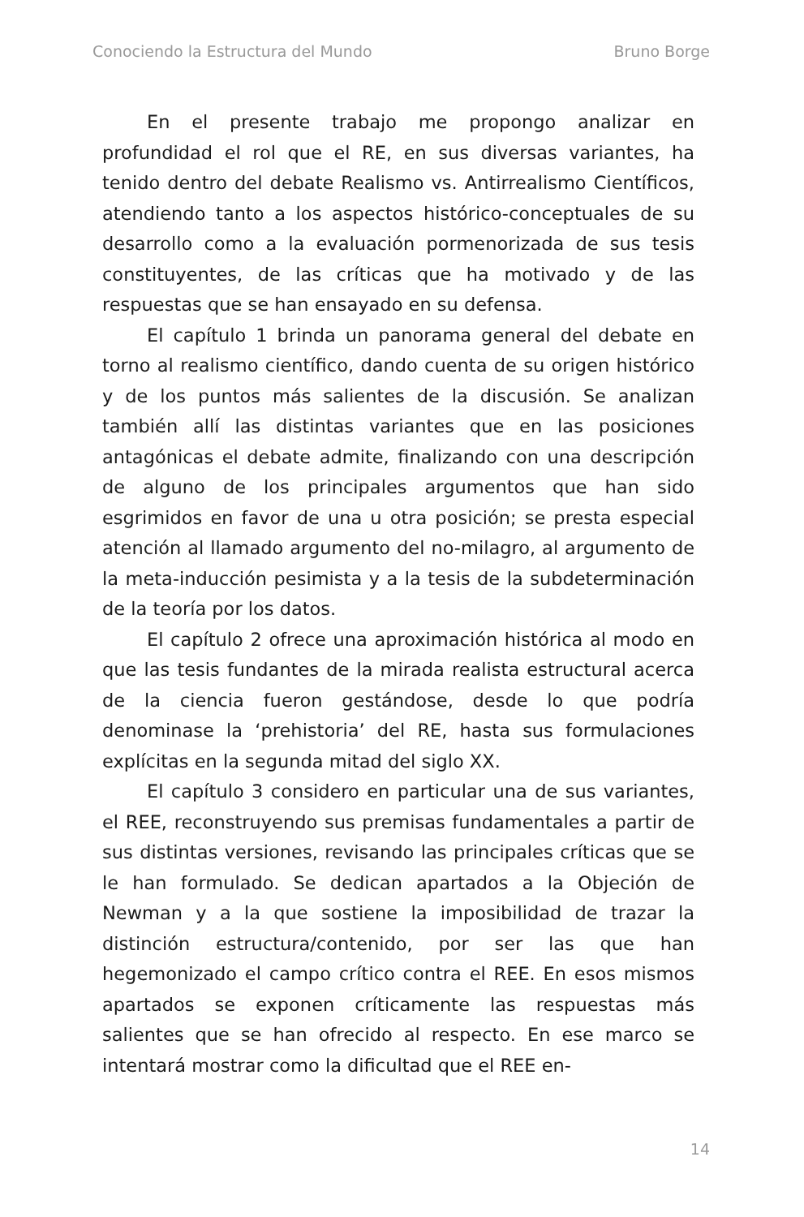Conociendo la Estructura del Mundo Bruno Borge
En el presente trabajo me propongo analizar en profundidad el rol que el RE, en sus diversas variantes, ha tenido dentro del debate Realismo vs. Antirrealismo Científicos, atendiendo tanto a los aspectos histórico-conceptuales de su desarrollo como a la evaluación pormenorizada de sus tesis constituyentes, de las críticas que ha motivado y de las respuestas que se han ensayado en su defensa.
El capítulo 1 brinda un panorama general del debate en torno al realismo científico, dando cuenta de su origen histórico y de los puntos más salientes de la discusión. Se analizan también allí las distintas variantes que en las posiciones antagónicas el debate admite, finalizando con una descripción de alguno de los principales argumentos que han sido esgrimidos en favor de una u otra posición; se presta especial atención al llamado argumento del no-milagro, al argumento de la meta-inducción pesimista y a la tesis de la subdeterminación de la teoría por los datos.
El capítulo 2 ofrece una aproximación histórica al modo en que las tesis fundantes de la mirada realista estructural acerca de la ciencia fueron gestándose, desde lo que podría denominase la ‘prehistoria’ del RE, hasta sus formulaciones explícitas en la segunda mitad del siglo XX.
El capítulo 3 considero en particular una de sus variantes, el REE, reconstruyendo sus premisas fundamentales a partir de sus distintas versiones, revisando las principales críticas que se le han formulado. Se dedican apartados a la Objeción de Newman y a la que sostiene la imposibilidad de trazar la distinción estructura/contenido, por ser las que han hegemonizado el campo crítico contra el REE. En esos mismos apartados se exponen críticamente las respuestas más salientes que se han ofrecido al respecto. En ese marco se intentará mostrar como la dificultad que el REE en-
14